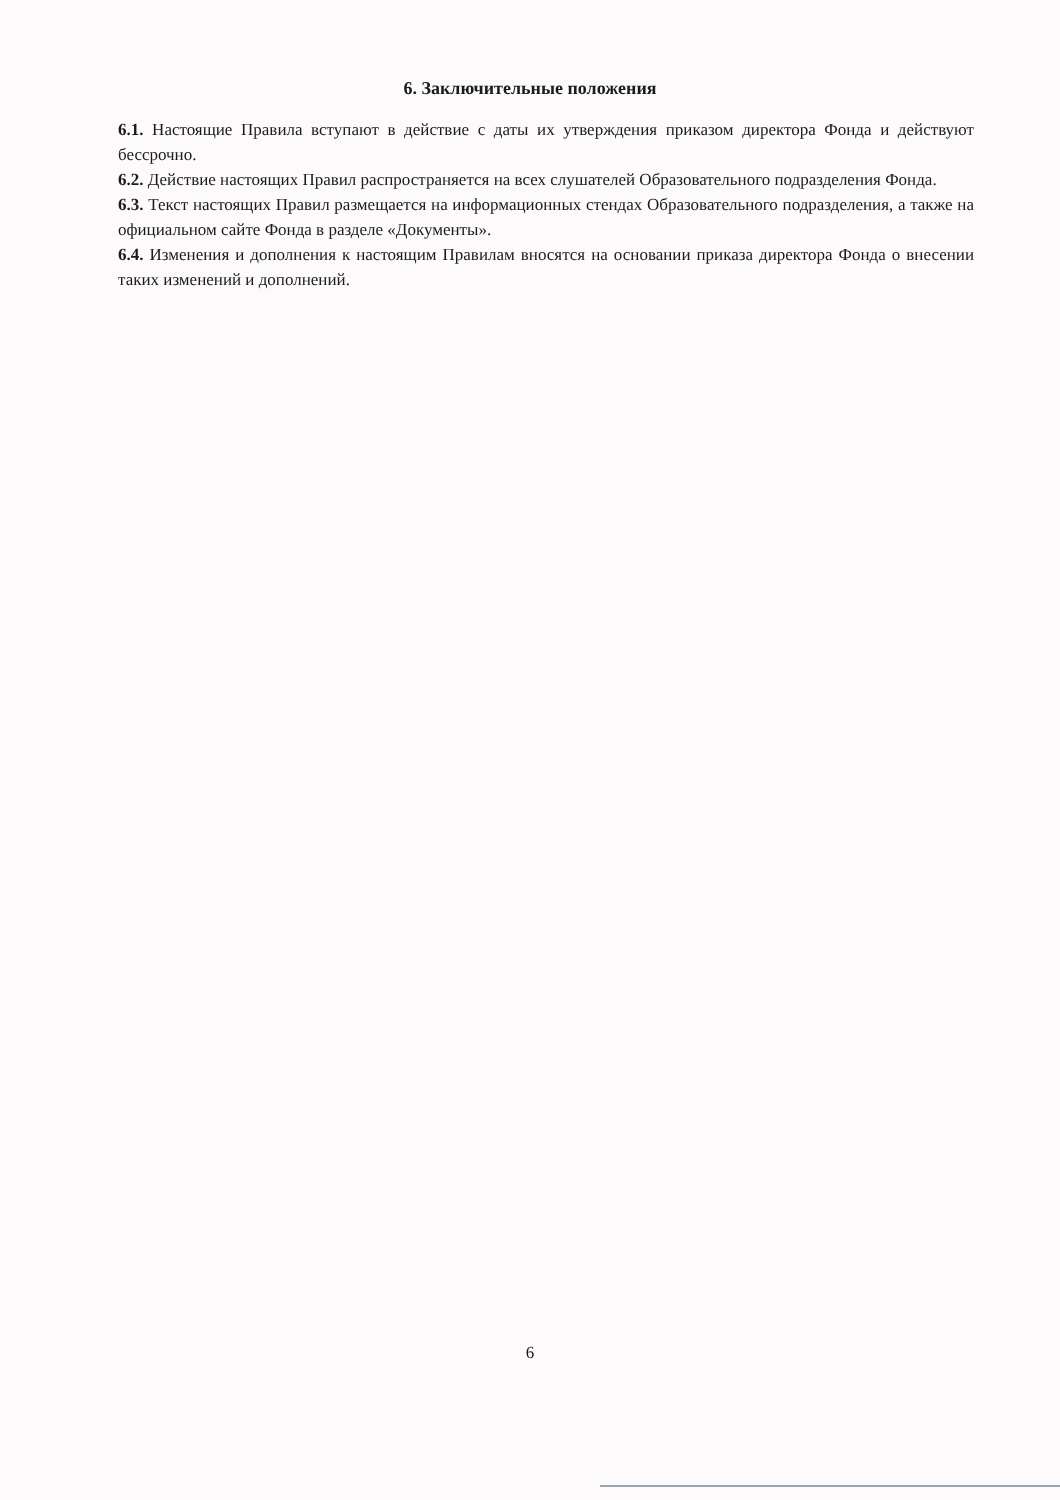6. Заключительные положения
6.1. Настоящие Правила вступают в действие с даты их утверждения приказом директора Фонда и действуют бессрочно.
6.2. Действие настоящих Правил распространяется на всех слушателей Образовательного подразделения Фонда.
6.3. Текст настоящих Правил размещается на информационных стендах Образовательного подразделения, а также на официальном сайте Фонда в разделе «Документы».
6.4. Изменения и дополнения к настоящим Правилам вносятся на основании приказа директора Фонда о внесении таких изменений и дополнений.
6